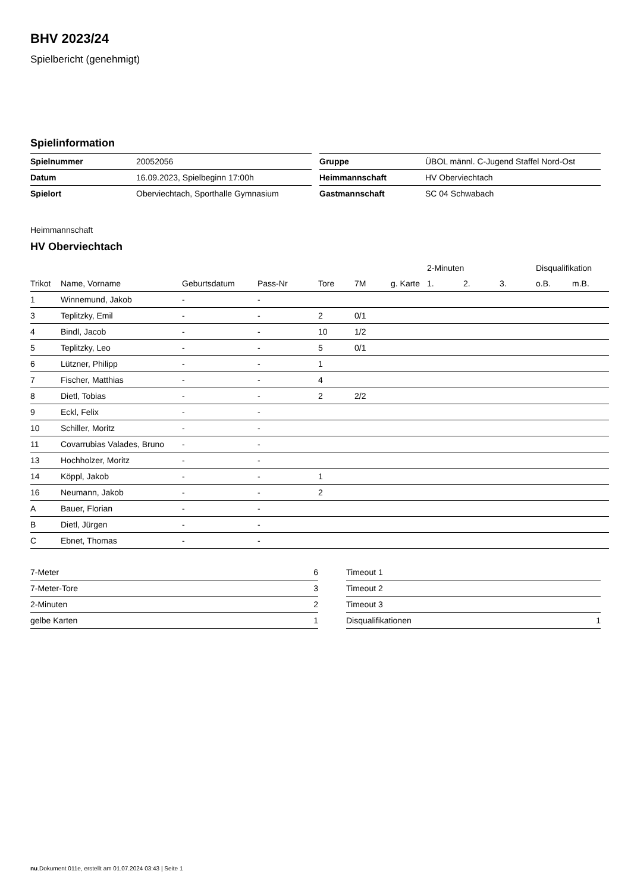BHV 2023/24
Spielbericht (genehmigt)
Spielinformation
| Spielnummer | 20052056 |
| Datum | 16.09.2023, Spielbeginn 17:00h |
| Spielort | Oberviechtach, Sporthalle Gymnasium |
| Gruppe | ÜBOL männl. C-Jugend Staffel Nord-Ost |
| Heimmannschaft | HV Oberviechtach |
| Gastmannschaft | SC 04 Schwabach |
Heimmannschaft
HV Oberviechtach
| | | | | | | | 2-Minuten | | | Disqualifikation | |
| --- | --- | --- | --- | --- | --- | --- | --- | --- | --- | --- | --- |
| Trikot | Name, Vorname | Geburtsdatum | Pass-Nr | Tore | 7M | g. Karte | 1. | 2. | 3. | o.B. | m.B. |
| 1 | Winnemund, Jakob | - | - | | | | | | | | |
| 3 | Teplitzky, Emil | - | - | 2 | 0/1 | | | | | | |
| 4 | Bindl, Jacob | - | - | 10 | 1/2 | | | | | | |
| 5 | Teplitzky, Leo | - | - | 5 | 0/1 | | | | | | |
| 6 | Lützner, Philipp | - | - | 1 | | | | | | | |
| 7 | Fischer, Matthias | - | - | 4 | | | | | | | |
| 8 | Dietl, Tobias | - | - | 2 | 2/2 | | | | | | |
| 9 | Eckl, Felix | - | - | | | | | | | | |
| 10 | Schiller, Moritz | - | - | | | | | | | | |
| 11 | Covarrubias Valades, Bruno | - | - | | | | | | | | |
| 13 | Hochholzer, Moritz | - | - | | | | | | | | |
| 14 | Köppl, Jakob | - | - | 1 | | | | | | | |
| 16 | Neumann, Jakob | - | - | 2 | | | | | | | |
| A | Bauer, Florian | - | - | | | | | | | | |
| B | Dietl, Jürgen | - | - | | | | | | | | |
| C | Ebnet, Thomas | - | - | | | | | | | | |
| 7-Meter | 6 |
| 7-Meter-Tore | 3 |
| 2-Minuten | 2 |
| gelbe Karten | 1 |
| Timeout 1 | |
| Timeout 2 | |
| Timeout 3 | |
| Disqualifikationen | 1 |
nu.Dokument 011e, erstellt am 01.07.2024 03:43 | Seite 1